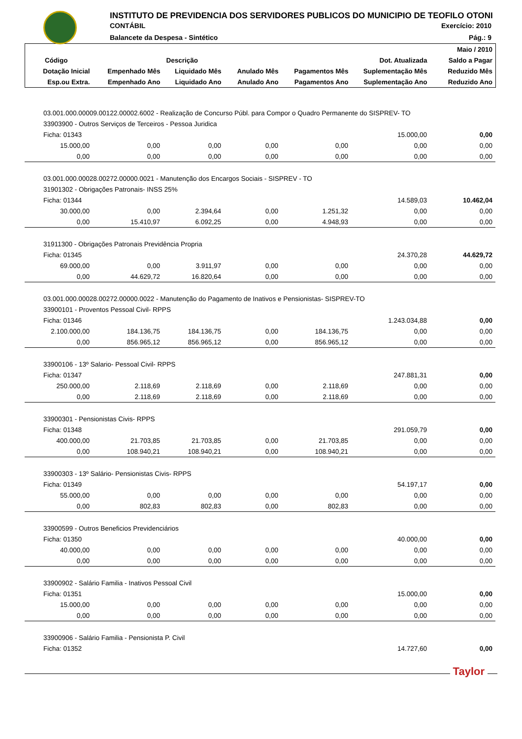INSTITUTO DE PREVIDENCIA DOS SERVIDORES PUBLICOS DO MUNICIPIO DE TEOFILO OTONI
CONTÁBIL Exercício: 2010
Balancete da Despesa - Sintético Pág.: 9
| | | | | | | Maio / 2010 |
| --- | --- | --- | --- | --- | --- | --- |
| Código | | Descrição | | | Dot. Atualizada | Saldo a Pagar |
| Dotação Inicial | Empenhado Mês | Liquidado Mês | Anulado Mês | Pagamentos Mês | Suplementação Mês | Reduzido Mês |
| Esp.ou Extra. | Empenhado Ano | Liquidado Ano | Anulado Ano | Pagamentos Ano | Suplementação Ano | Reduzido Ano |
| 03.001.000.00009.00122.00002.6002 - Realização de Concurso Públ. para Compor o Quadro Permanente do SISPREV- TO | | | | | | |
| 33903900 - Outros Serviços de Terceiros - Pessoa Juridica | | | | | | |
| Ficha: 01343 | | | | | 15.000,00 | 0,00 |
| 15.000,00 | 0,00 | 0,00 | 0,00 | 0,00 | 0,00 | 0,00 |
| 0,00 | 0,00 | 0,00 | 0,00 | 0,00 | 0,00 | 0,00 |
| 03.001.000.00028.00272.00000.0021 - Manutenção dos Encargos Sociais - SISPREV - TO | | | | | | |
| 31901302 - Obrigações Patronais- INSS 25% | | | | | | |
| Ficha: 01344 | | | | | 14.589,03 | 10.462,04 |
| 30.000,00 | 0,00 | 2.394,64 | 0,00 | 1.251,32 | 0,00 | 0,00 |
| 0,00 | 15.410,97 | 6.092,25 | 0,00 | 4.948,93 | 0,00 | 0,00 |
| 31911300 - Obrigações Patronais Previdência Propria | | | | | | |
| Ficha: 01345 | | | | | 24.370,28 | 44.629,72 |
| 69.000,00 | 0,00 | 3.911,97 | 0,00 | 0,00 | 0,00 | 0,00 |
| 0,00 | 44.629,72 | 16.820,64 | 0,00 | 0,00 | 0,00 | 0,00 |
| 03.001.000.00028.00272.00000.0022 - Manutenção do Pagamento de Inativos e Pensionistas- SISPREV-TO | | | | | | |
| 33900101 - Proventos Pessoal Civil- RPPS | | | | | | |
| Ficha: 01346 | | | | | 1.243.034,88 | 0,00 |
| 2.100.000,00 | 184.136,75 | 184.136,75 | 0,00 | 184.136,75 | 0,00 | 0,00 |
| 0,00 | 856.965,12 | 856.965,12 | 0,00 | 856.965,12 | 0,00 | 0,00 |
| 33900106 - 13º Salario- Pessoal Civil- RPPS | | | | | | |
| Ficha: 01347 | | | | | 247.881,31 | 0,00 |
| 250.000,00 | 2.118,69 | 2.118,69 | 0,00 | 2.118,69 | 0,00 | 0,00 |
| 0,00 | 2.118,69 | 2.118,69 | 0,00 | 2.118,69 | 0,00 | 0,00 |
| 33900301 - Pensionistas Civis- RPPS | | | | | | |
| Ficha: 01348 | | | | | 291.059,79 | 0,00 |
| 400.000,00 | 21.703,85 | 21.703,85 | 0,00 | 21.703,85 | 0,00 | 0,00 |
| 0,00 | 108.940,21 | 108.940,21 | 0,00 | 108.940,21 | 0,00 | 0,00 |
| 33900303 - 13º Salário- Pensionistas Civis- RPPS | | | | | | |
| Ficha: 01349 | | | | | 54.197,17 | 0,00 |
| 55.000,00 | 0,00 | 0,00 | 0,00 | 0,00 | 0,00 | 0,00 |
| 0,00 | 802,83 | 802,83 | 0,00 | 802,83 | 0,00 | 0,00 |
| 33900599 - Outros Beneficios Previdenciários | | | | | | |
| Ficha: 01350 | | | | | 40.000,00 | 0,00 |
| 40.000,00 | 0,00 | 0,00 | 0,00 | 0,00 | 0,00 | 0,00 |
| 0,00 | 0,00 | 0,00 | 0,00 | 0,00 | 0,00 | 0,00 |
| 33900902 - Salário Familia - Inativos Pessoal Civil | | | | | | |
| Ficha: 01351 | | | | | 15.000,00 | 0,00 |
| 15.000,00 | 0,00 | 0,00 | 0,00 | 0,00 | 0,00 | 0,00 |
| 0,00 | 0,00 | 0,00 | 0,00 | 0,00 | 0,00 | 0,00 |
| 33900906 - Salário Familia - Pensionista P. Civil | | | | | | |
| Ficha: 01352 | | | | | 14.727,60 | 0,00 |
Taylor